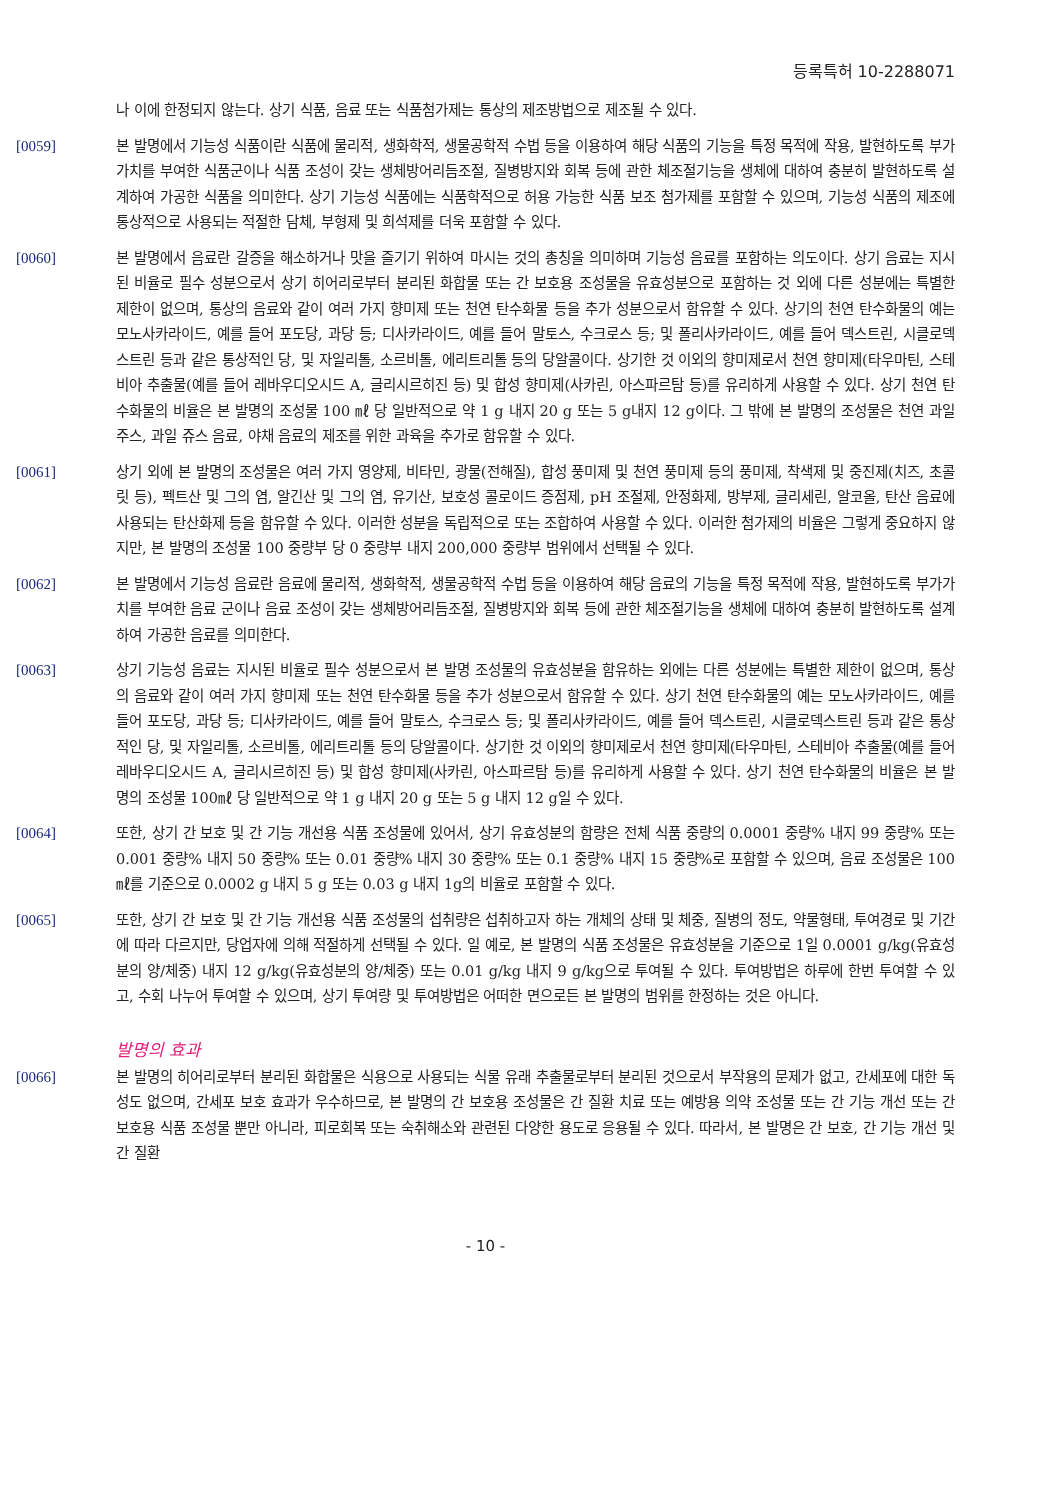등록특허 10-2288071
나 이에 한정되지 않는다. 상기 식품, 음료 또는 식품첨가제는 통상의 제조방법으로 제조될 수 있다.
[0059] 본 발명에서 기능성 식품이란 식품에 물리적, 생화학적, 생물공학적 수법 등을 이용하여 해당 식품의 기능을 특정 목적에 작용, 발현하도록 부가가치를 부여한 식품군이나 식품 조성이 갖는 생체방어리듬조절, 질병방지와 회복 등에 관한 체조절기능을 생체에 대하여 충분히 발현하도록 설계하여 가공한 식품을 의미한다. 상기 기능성 식품에는 식품학적으로 허용 가능한 식품 보조 첨가제를 포함할 수 있으며, 기능성 식품의 제조에 통상적으로 사용되는 적절한 담체, 부형제 및 희석제를 더욱 포함할 수 있다.
[0060] 본 발명에서 음료란 갈증을 해소하거나 맛을 즐기기 위하여 마시는 것의 총칭을 의미하며 기능성 음료를 포함하는 의도이다. 상기 음료는 지시된 비율로 필수 성분으로서 상기 히어리로부터 분리된 화합물 또는 간 보호용 조성물을 유효성분으로 포함하는 것 외에 다른 성분에는 특별한 제한이 없으며, 통상의 음료와 같이 여러 가지 향미제 또는 천연 탄수화물 등을 추가 성분으로서 함유할 수 있다. 상기의 천연 탄수화물의 예는 모노사카라이드, 예를 들어 포도당, 과당 등; 디사카라이드, 예를 들어 말토스, 수크로스 등; 및 폴리사카라이드, 예를 들어 덱스트린, 시클로덱스트린 등과 같은 통상적인 당, 및 자일리톨, 소르비톨, 에리트리톨 등의 당알콜이다. 상기한 것 이외의 향미제로서 천연 향미제(타우마틴, 스테비아 추출물(예를 들어 레바우디오시드 A, 글리시르히진 등) 및 합성 향미제(사카린, 아스파르탐 등)를 유리하게 사용할 수 있다. 상기 천연 탄수화물의 비율은 본 발명의 조성물 100 ㎖ 당 일반적으로 약 1 g 내지 20 g 또는 5 g내지 12 g이다. 그 밖에 본 발명의 조성물은 천연 과일 주스, 과일 쥬스 음료, 야채 음료의 제조를 위한 과육을 추가로 함유할 수 있다.
[0061] 상기 외에 본 발명의 조성물은 여러 가지 영양제, 비타민, 광물(전해질), 합성 풍미제 및 천연 풍미제 등의 풍미제, 착색제 및 중진제(치즈, 초콜릿 등), 펙트산 및 그의 염, 알긴산 및 그의 염, 유기산, 보호성 콜로이드 증점제, pH 조절제, 안정화제, 방부제, 글리세린, 알코올, 탄산 음료에 사용되는 탄산화제 등을 함유할 수 있다. 이러한 성분을 독립적으로 또는 조합하여 사용할 수 있다. 이러한 첨가제의 비율은 그렇게 중요하지 않지만, 본 발명의 조성물 100 중량부 당 0 중량부 내지 200,000 중량부 범위에서 선택될 수 있다.
[0062] 본 발명에서 기능성 음료란 음료에 물리적, 생화학적, 생물공학적 수법 등을 이용하여 해당 음료의 기능을 특정 목적에 작용, 발현하도록 부가가치를 부여한 음료 군이나 음료 조성이 갖는 생체방어리듬조절, 질병방지와 회복 등에 관한 체조절기능을 생체에 대하여 충분히 발현하도록 설계하여 가공한 음료를 의미한다.
[0063] 상기 기능성 음료는 지시된 비율로 필수 성분으로서 본 발명 조성물의 유효성분을 함유하는 외에는 다른 성분에는 특별한 제한이 없으며, 통상의 음료와 같이 여러 가지 향미제 또는 천연 탄수화물 등을 추가 성분으로서 함유할 수 있다. 상기 천연 탄수화물의 예는 모노사카라이드, 예를 들어 포도당, 과당 등; 디사카라이드, 예를 들어 말토스, 수크로스 등; 및 폴리사카라이드, 예를 들어 덱스트린, 시클로덱스트린 등과 같은 통상적인 당, 및 자일리톨, 소르비톨, 에리트리톨 등의 당알콜이다. 상기한 것 이외의 향미제로서 천연 향미제(타우마틴, 스테비아 추출물(예를 들어 레바우디오시드 A, 글리시르히진 등) 및 합성 향미제(사카린, 아스파르탐 등)를 유리하게 사용할 수 있다. 상기 천연 탄수화물의 비율은 본 발명의 조성물 100㎖ 당 일반적으로 약 1 g 내지 20 g 또는 5 g 내지 12 g일 수 있다.
[0064] 또한, 상기 간 보호 및 간 기능 개선용 식품 조성물에 있어서, 상기 유효성분의 함량은 전체 식품 중량의 0.0001 중량% 내지 99 중량% 또는 0.001 중량% 내지 50 중량% 또는 0.01 중량% 내지 30 중량% 또는 0.1 중량% 내지 15 중량%로 포함할 수 있으며, 음료 조성물은 100 ㎖를 기준으로 0.0002 g 내지 5 g 또는 0.03 g 내지 1g의 비율로 포함할 수 있다.
[0065] 또한, 상기 간 보호 및 간 기능 개선용 식품 조성물의 섭취량은 섭취하고자 하는 개체의 상태 및 체중, 질병의 정도, 약물형태, 투여경로 및 기간에 따라 다르지만, 당업자에 의해 적절하게 선택될 수 있다. 일 예로, 본 발명의 식품 조성물은 유효성분을 기준으로 1일 0.0001 g/kg(유효성분의 양/체중) 내지 12 g/kg(유효성분의 양/체중) 또는 0.01 g/kg 내지 9 g/kg으로 투여될 수 있다. 투여방법은 하루에 한번 투여할 수 있고, 수회 나누어 투여할 수 있으며, 상기 투여량 및 투여방법은 어떠한 면으로든 본 발명의 범위를 한정하는 것은 아니다.
발명의 효과
[0066] 본 발명의 히어리로부터 분리된 화합물은 식용으로 사용되는 식물 유래 추출물로부터 분리된 것으로서 부작용의 문제가 없고, 간세포에 대한 독성도 없으며, 간세포 보호 효과가 우수하므로, 본 발명의 간 보호용 조성물은 간 질환 치료 또는 예방용 의약 조성물 또는 간 기능 개선 또는 간 보호용 식품 조성물 뿐만 아니라, 피로회복 또는 숙취해소와 관련된 다양한 용도로 응용될 수 있다. 따라서, 본 발명은 간 보호, 간 기능 개선 및 간 질환
- 10 -